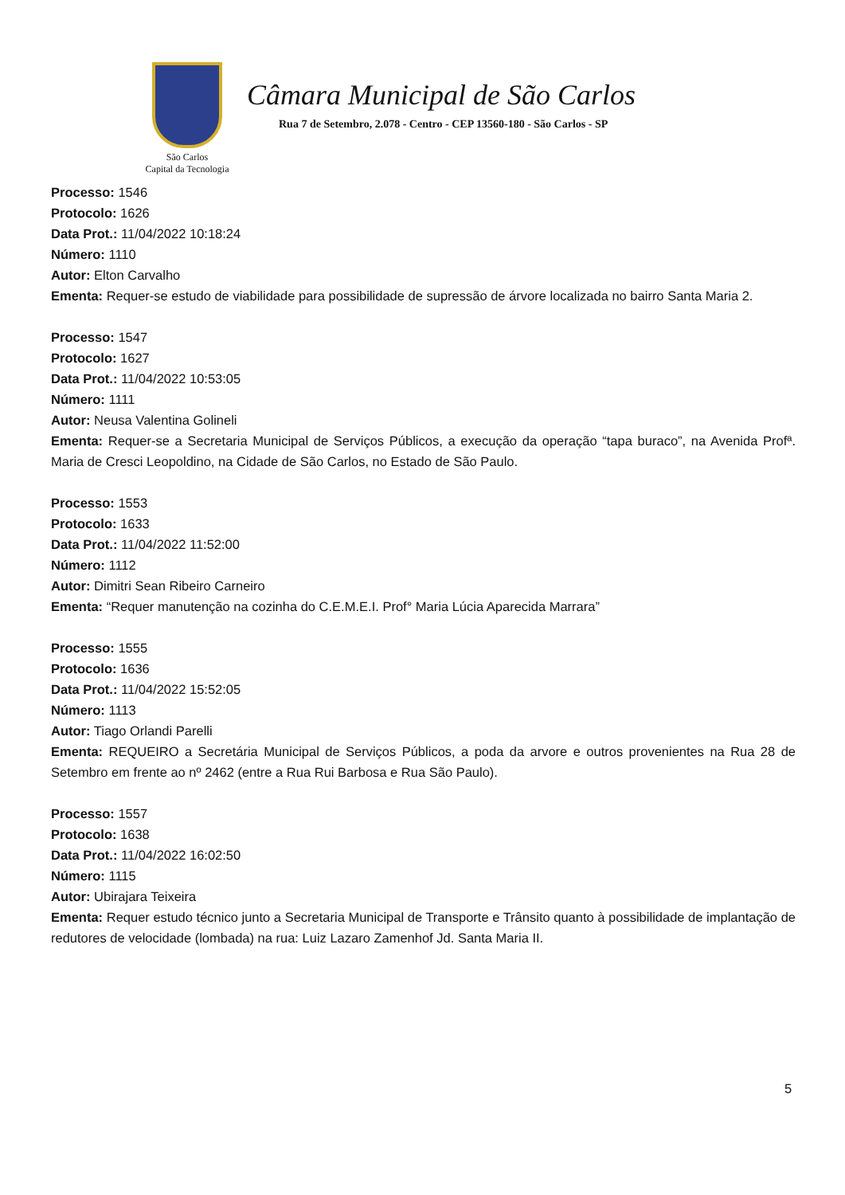São Carlos
Capital da Tecnologia
Câmara Municipal de São Carlos
Rua 7 de Setembro, 2.078 - Centro - CEP 13560-180 - São Carlos - SP
Processo: 1546
Protocolo: 1626
Data Prot.: 11/04/2022 10:18:24
Número: 1110
Autor: Elton Carvalho
Ementa: Requer-se estudo de viabilidade para possibilidade de supressão de árvore localizada no bairro Santa Maria 2.
Processo: 1547
Protocolo: 1627
Data Prot.: 11/04/2022 10:53:05
Número: 1111
Autor: Neusa Valentina Golineli
Ementa: Requer-se a Secretaria Municipal de Serviços Públicos, a execução da operação “tapa buraco”, na Avenida Profª. Maria de Cresci Leopoldino, na Cidade de São Carlos, no Estado de São Paulo.
Processo: 1553
Protocolo: 1633
Data Prot.: 11/04/2022 11:52:00
Número: 1112
Autor: Dimitri Sean Ribeiro Carneiro
Ementa: “Requer manutenção na cozinha do C.E.M.E.I. Prof° Maria Lúcia Aparecida Marrara”
Processo: 1555
Protocolo: 1636
Data Prot.: 11/04/2022 15:52:05
Número: 1113
Autor: Tiago Orlandi Parelli
Ementa: REQUEIRO a Secretária Municipal de Serviços Públicos, a poda da arvore e outros provenientes na Rua 28 de Setembro em frente ao nº 2462 (entre a Rua Rui Barbosa e Rua São Paulo).
Processo: 1557
Protocolo: 1638
Data Prot.: 11/04/2022 16:02:50
Número: 1115
Autor: Ubirajara Teixeira
Ementa: Requer estudo técnico junto a Secretaria Municipal de Transporte e Trânsito quanto à possibilidade de implantação de redutores de velocidade (lombada) na rua: Luiz Lazaro Zamenhof Jd. Santa Maria II.
5